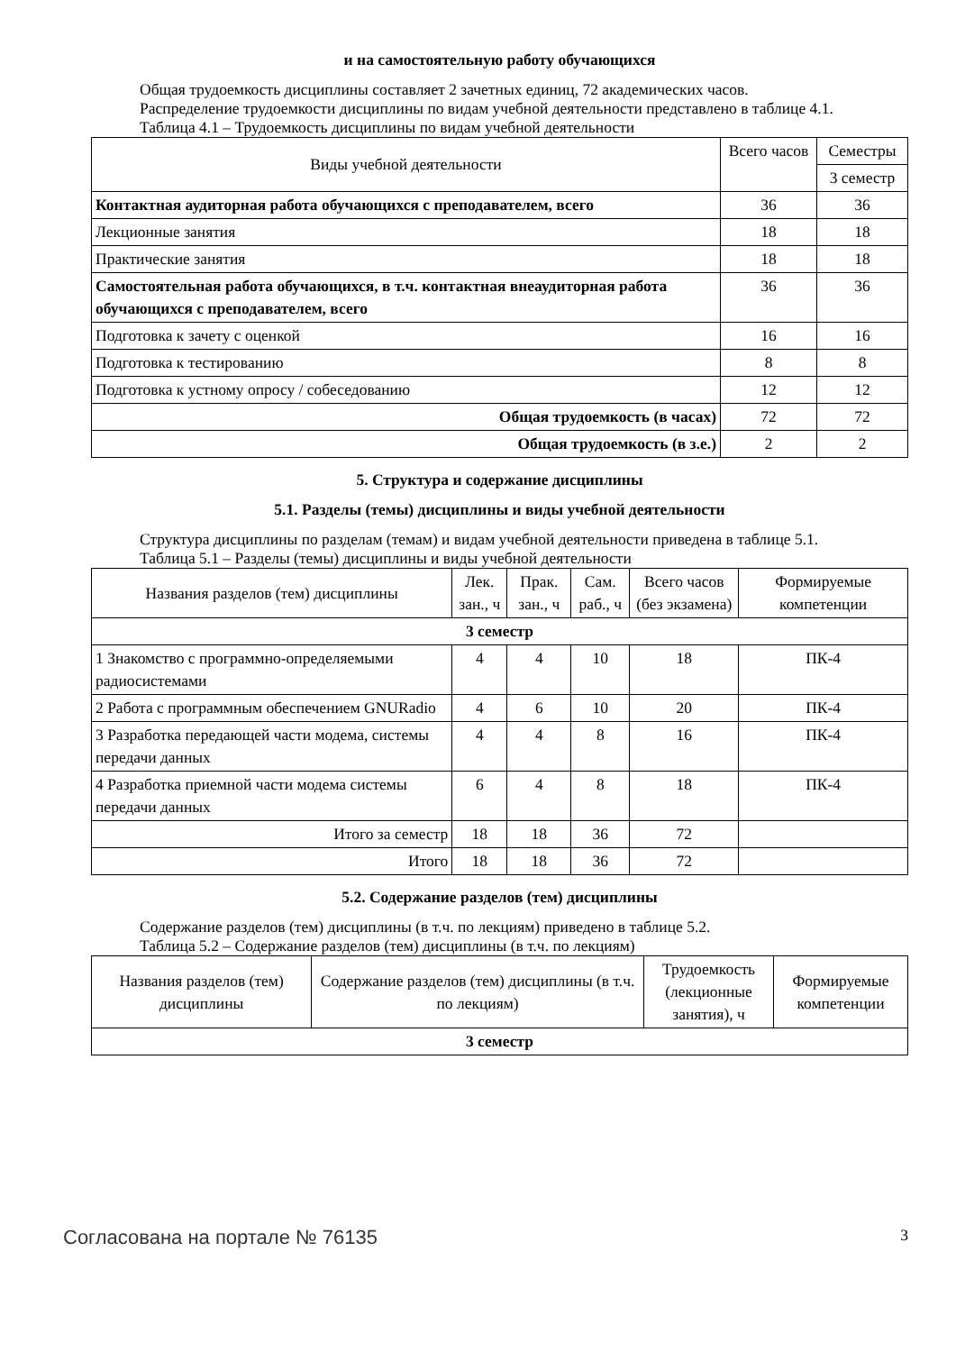и на самостоятельную работу обучающихся
Общая трудоемкость дисциплины составляет 2 зачетных единиц, 72 академических часов.
Распределение трудоемкости дисциплины по видам учебной деятельности представлено в таблице 4.1.
Таблица 4.1 – Трудоемкость дисциплины по видам учебной деятельности
| Виды учебной деятельности | Всего часов | Семестры |
| --- | --- | --- |
| | | 3 семестр |
| Контактная аудиторная работа обучающихся с преподавателем, всего | 36 | 36 |
| Лекционные занятия | 18 | 18 |
| Практические занятия | 18 | 18 |
| Самостоятельная работа обучающихся, в т.ч. контактная внеаудиторная работа обучающихся с преподавателем, всего | 36 | 36 |
| Подготовка к зачету с оценкой | 16 | 16 |
| Подготовка к тестированию | 8 | 8 |
| Подготовка к устному опросу / собеседованию | 12 | 12 |
| Общая трудоемкость (в часах) | 72 | 72 |
| Общая трудоемкость (в з.е.) | 2 | 2 |
5. Структура и содержание дисциплины
5.1. Разделы (темы) дисциплины и виды учебной деятельности
Структура дисциплины по разделам (темам) и видам учебной деятельности приведена в таблице 5.1.
Таблица 5.1 – Разделы (темы) дисциплины и виды учебной деятельности
| Названия разделов (тем) дисциплины | Лек. зан., ч | Прак. зан., ч | Сам. раб., ч | Всего часов (без экзамена) | Формируемые компетенции |
| --- | --- | --- | --- | --- | --- |
| 3 семестр | | | | | |
| 1 Знакомство с программно-определяемыми радиосистемами | 4 | 4 | 10 | 18 | ПК-4 |
| 2 Работа с программным обеспечением GNURadio | 4 | 6 | 10 | 20 | ПК-4 |
| 3 Разработка передающей части модема, системы передачи данных | 4 | 4 | 8 | 16 | ПК-4 |
| 4 Разработка приемной части модема системы передачи данных | 6 | 4 | 8 | 18 | ПК-4 |
| Итого за семестр | 18 | 18 | 36 | 72 | |
| Итого | 18 | 18 | 36 | 72 | |
5.2. Содержание разделов (тем) дисциплины
Содержание разделов (тем) дисциплины (в т.ч. по лекциям) приведено в таблице 5.2.
Таблица 5.2 – Содержание разделов (тем) дисциплины (в т.ч. по лекциям)
| Названия разделов (тем) дисциплины | Содержание разделов (тем) дисциплины (в т.ч. по лекциям) | Трудоемкость (лекционные занятия), ч | Формируемые компетенции |
| --- | --- | --- | --- |
| 3 семестр | | | |
Согласована на портале № 76135 3